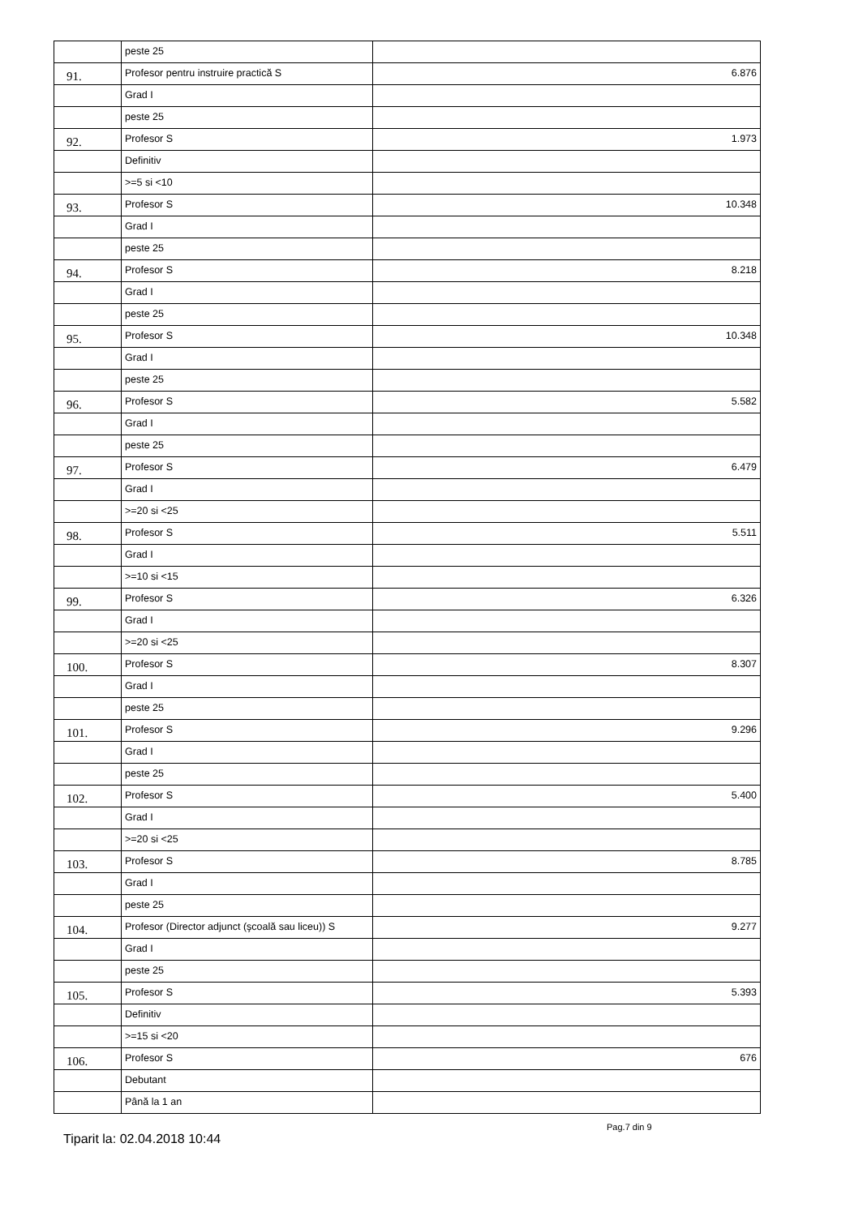| | peste 25 | |
| 91. | Profesor pentru instruire practică S | 6.876 |
| | Grad I | |
| | peste 25 | |
| 92. | Profesor S | 1.973 |
| | Definitiv | |
| | >=5 si <10 | |
| 93. | Profesor S | 10.348 |
| | Grad I | |
| | peste 25 | |
| 94. | Profesor S | 8.218 |
| | Grad I | |
| | peste 25 | |
| 95. | Profesor S | 10.348 |
| | Grad I | |
| | peste 25 | |
| 96. | Profesor S | 5.582 |
| | Grad I | |
| | peste 25 | |
| 97. | Profesor S | 6.479 |
| | Grad I | |
| | >=20 si <25 | |
| 98. | Profesor S | 5.511 |
| | Grad I | |
| | >=10 si <15 | |
| 99. | Profesor S | 6.326 |
| | Grad I | |
| | >=20 si <25 | |
| 100. | Profesor S | 8.307 |
| | Grad I | |
| | peste 25 | |
| 101. | Profesor S | 9.296 |
| | Grad I | |
| | peste 25 | |
| 102. | Profesor S | 5.400 |
| | Grad I | |
| | >=20 si <25 | |
| 103. | Profesor S | 8.785 |
| | Grad I | |
| | peste 25 | |
| 104. | Profesor (Director adjunct (şcoală sau liceu)) S | 9.277 |
| | Grad I | |
| | peste 25 | |
| 105. | Profesor S | 5.393 |
| | Definitiv | |
| | >=15 si <20 | |
| 106. | Profesor S | 676 |
| | Debutant | |
| | Până la 1 an | |
Tiparit la: 02.04.2018 10:44
Pag.7 din 9